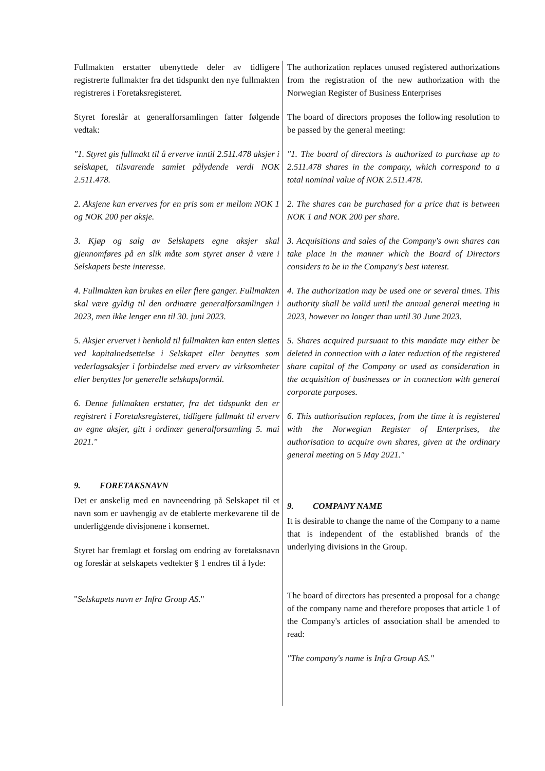Fullmakten erstatter ubenyttede deler av tidligere registrerte fullmakter fra det tidspunkt den nye fullmakten registreres i Foretaksregisteret.
Styret foreslår at generalforsamlingen fatter følgende vedtak:
"1. Styret gis fullmakt til å erverve inntil 2.511.478 aksjer i selskapet, tilsvarende samlet pålydende verdi NOK 2.511.478.
2. Aksjene kan erverves for en pris som er mellom NOK 1 og NOK 200 per aksje.
3. Kjøp og salg av Selskapets egne aksjer skal gjennomføres på en slik måte som styret anser å være i Selskapets beste interesse.
4. Fullmakten kan brukes en eller flere ganger. Fullmakten skal være gyldig til den ordinære generalforsamlingen i 2023, men ikke lenger enn til 30. juni 2023.
5. Aksjer ervervet i henhold til fullmakten kan enten slettes ved kapitalnedsettelse i Selskapet eller benyttes som vederlagsaksjer i forbindelse med erverv av virksomheter eller benyttes for generelle selskapsformål.
6. Denne fullmakten erstatter, fra det tidspunkt den er registrert i Foretaksregisteret, tidligere fullmakt til erverv av egne aksjer, gitt i ordinær generalforsamling 5. mai 2021."
9. FORETAKSNAVN
Det er ønskelig med en navneendring på Selskapet til et navn som er uavhengig av de etablerte merkevarene til de underliggende divisjonene i konsernet.
Styret har fremlagt et forslag om endring av foretaksnavn og foreslår at selskapets vedtekter § 1 endres til å lyde:
"Selskapets navn er Infra Group AS."
The authorization replaces unused registered authorizations from the registration of the new authorization with the Norwegian Register of Business Enterprises
The board of directors proposes the following resolution to be passed by the general meeting:
"1. The board of directors is authorized to purchase up to 2.511.478 shares in the company, which correspond to a total nominal value of NOK 2.511.478.
2. The shares can be purchased for a price that is between NOK 1 and NOK 200 per share.
3. Acquisitions and sales of the Company's own shares can take place in the manner which the Board of Directors considers to be in the Company's best interest.
4. The authorization may be used one or several times. This authority shall be valid until the annual general meeting in 2023, however no longer than until 30 June 2023.
5. Shares acquired pursuant to this mandate may either be deleted in connection with a later reduction of the registered share capital of the Company or used as consideration in the acquisition of businesses or in connection with general corporate purposes.
6. This authorisation replaces, from the time it is registered with the Norwegian Register of Enterprises, the authorisation to acquire own shares, given at the ordinary general meeting on 5 May 2021."
9. COMPANY NAME
It is desirable to change the name of the Company to a name that is independent of the established brands of the underlying divisions in the Group.
The board of directors has presented a proposal for a change of the company name and therefore proposes that article 1 of the Company's articles of association shall be amended to read:
"The company's name is Infra Group AS."